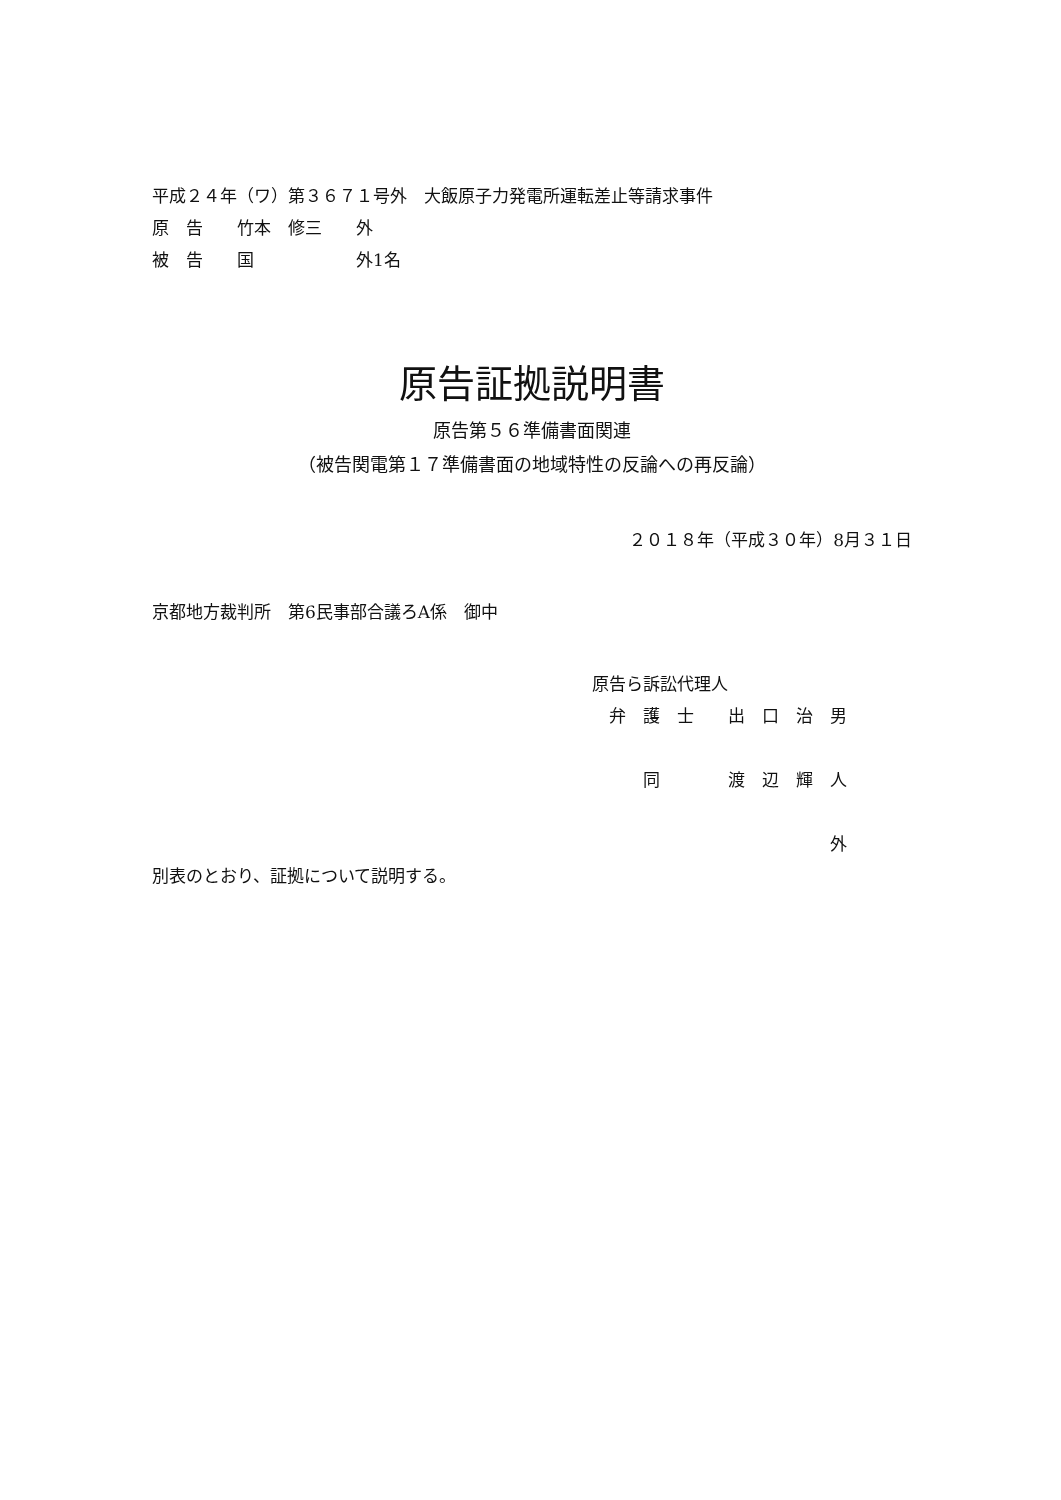平成２４年（ワ）第３６７１号外　大飯原子力発電所運転差止等請求事件
原　告　　竹本　修三　　外
被　告　　国　　　　　　外1名
原告証拠説明書
原告第５６準備書面関連
（被告関電第１７準備書面の地域特性の反論への再反論）
２０１８年（平成３０年）8月３１日
京都地方裁判所　第6民事部合議ろA係　御中
原告ら訴訟代理人
　弁　護　士　　出　口　治　男
　　　同　　　　渡　辺　輝　人
　　　　　　　　　　　　　　外
別表のとおり、証拠について説明する。